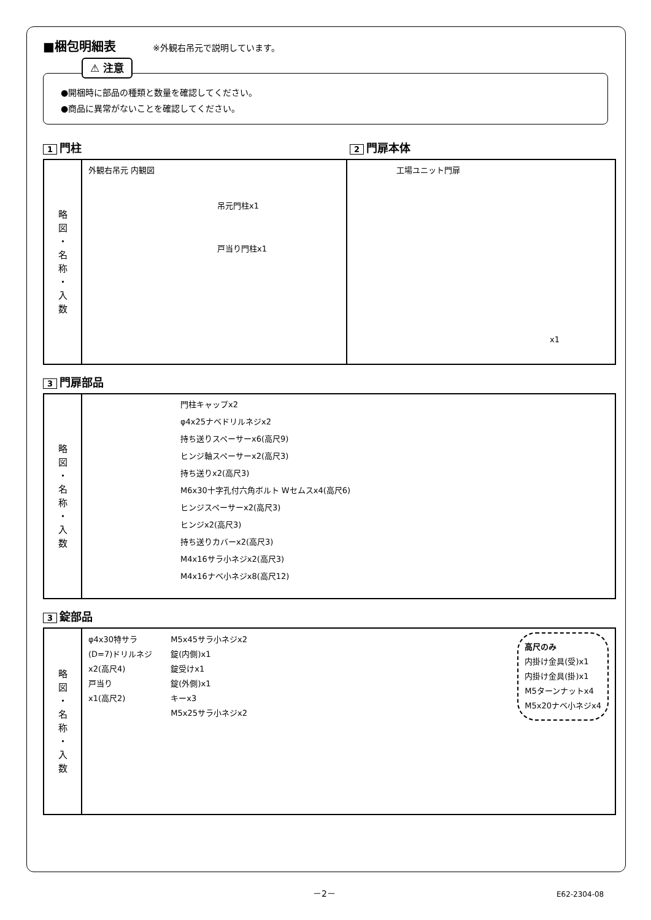■梱包明細表
※外観右吊元で説明しています。
⚠ 注意
●開梱時に部品の種類と数量を確認してください。
●商品に異常がないことを確認してください。
1 門柱
2 門扉本体
| 略 図 ・ 名 称 ・ 入 数 | 外観右吊元 内観図 吊元門柱x1 戸当り門柱x1 | 工場ユニット門扉 x1 |
3 門扉部品
| 略 図 ・ 名 称 ・ 入 数 | 門柱キャップx2 φ4x25ナベドリルネジx2 持ち送りスペーサーx6(高尺9) ヒンジ軸スペーサーx2(高尺3) 持ち送りx2(高尺3) M6x30十字孔付六角ボルト Wセムスx4(高尺6) ヒンジスペーサーx2(高尺3) ヒンジx2(高尺3) 持ち送りカバーx2(高尺3) M4x16サラ小ネジx2(高尺3) M4x16ナベ小ネジx8(高尺12) |
3 錠部品
| 略 図 ・ 名 称 ・ 入 数 | φ4x30特サラ (D=7)ドリルネジ x2(高尺4) 戸当り x1(高尺2) M5x45サラ小ネジx2 錠(内側)x1 錠受けx1 錠(外側)x1 キーx3 M5x25サラ小ネジx2 高尺のみ 内掛け金具(受)x1 内掛け金具(掛)x1 M5ターンナットx4 M5x20ナベ小ネジx4 |
－2－ E62-2304-08